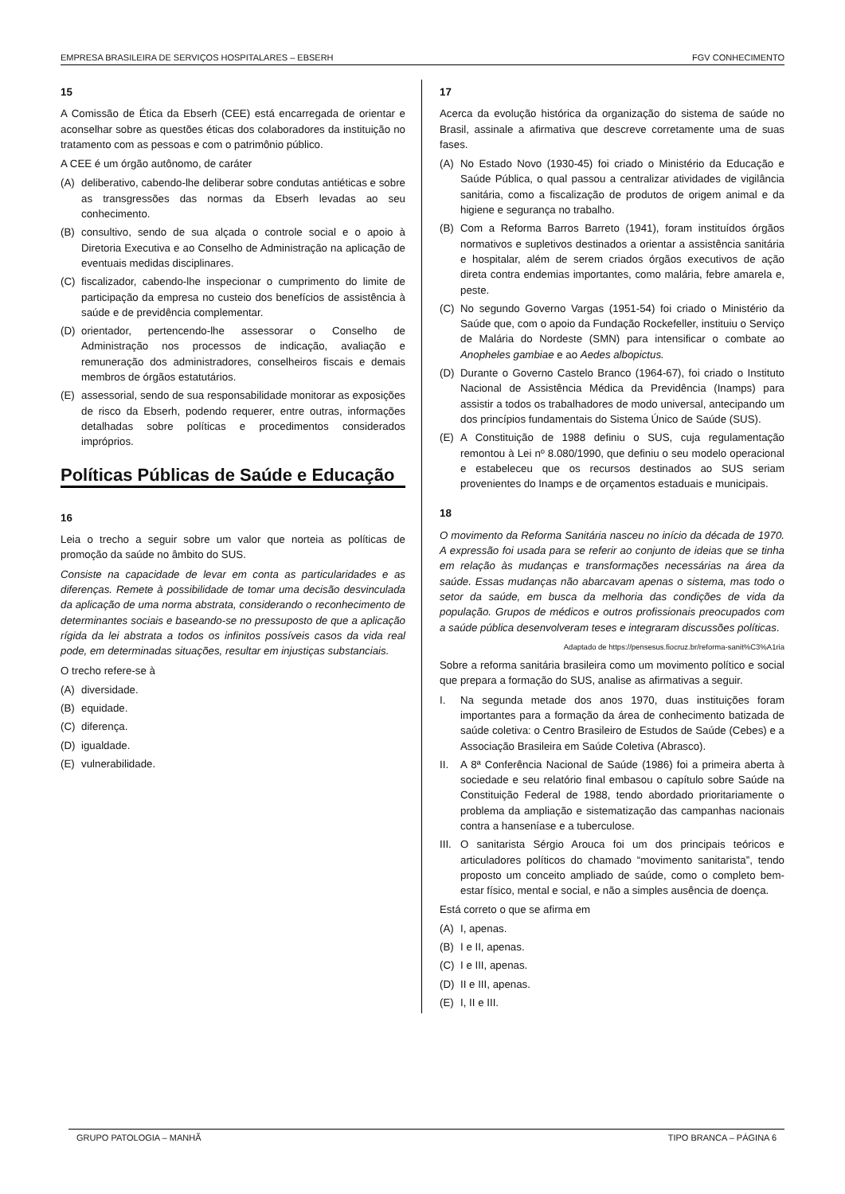EMPRESA BRASILEIRA DE SERVIÇOS HOSPITALARES – EBSERH FGV CONHECIMENTO
15
A Comissão de Ética da Ebserh (CEE) está encarregada de orientar e aconselhar sobre as questões éticas dos colaboradores da instituição no tratamento com as pessoas e com o patrimônio público.
A CEE é um órgão autônomo, de caráter
(A) deliberativo, cabendo-lhe deliberar sobre condutas antiéticas e sobre as transgressões das normas da Ebserh levadas ao seu conhecimento.
(B) consultivo, sendo de sua alçada o controle social e o apoio à Diretoria Executiva e ao Conselho de Administração na aplicação de eventuais medidas disciplinares.
(C) fiscalizador, cabendo-lhe inspecionar o cumprimento do limite de participação da empresa no custeio dos benefícios de assistência à saúde e de previdência complementar.
(D) orientador, pertencendo-lhe assessorar o Conselho de Administração nos processos de indicação, avaliação e remuneração dos administradores, conselheiros fiscais e demais membros de órgãos estatutários.
(E) assessorial, sendo de sua responsabilidade monitorar as exposições de risco da Ebserh, podendo requerer, entre outras, informações detalhadas sobre políticas e procedimentos considerados impróprios.
Políticas Públicas de Saúde e Educação
16
Leia o trecho a seguir sobre um valor que norteia as políticas de promoção da saúde no âmbito do SUS.
Consiste na capacidade de levar em conta as particularidades e as diferenças. Remete à possibilidade de tomar uma decisão desvinculada da aplicação de uma norma abstrata, considerando o reconhecimento de determinantes sociais e baseando-se no pressuposto de que a aplicação rígida da lei abstrata a todos os infinitos possíveis casos da vida real pode, em determinadas situações, resultar em injustiças substanciais.
O trecho refere-se à
(A) diversidade.
(B) equidade.
(C) diferença.
(D) igualdade.
(E) vulnerabilidade.
17
Acerca da evolução histórica da organização do sistema de saúde no Brasil, assinale a afirmativa que descreve corretamente uma de suas fases.
(A) No Estado Novo (1930-45) foi criado o Ministério da Educação e Saúde Pública, o qual passou a centralizar atividades de vigilância sanitária, como a fiscalização de produtos de origem animal e da higiene e segurança no trabalho.
(B) Com a Reforma Barros Barreto (1941), foram instituídos órgãos normativos e supletivos destinados a orientar a assistência sanitária e hospitalar, além de serem criados órgãos executivos de ação direta contra endemias importantes, como malária, febre amarela e, peste.
(C) No segundo Governo Vargas (1951-54) foi criado o Ministério da Saúde que, com o apoio da Fundação Rockefeller, instituiu o Serviço de Malária do Nordeste (SMN) para intensificar o combate ao Anopheles gambiae e ao Aedes albopictus.
(D) Durante o Governo Castelo Branco (1964-67), foi criado o Instituto Nacional de Assistência Médica da Previdência (Inamps) para assistir a todos os trabalhadores de modo universal, antecipando um dos princípios fundamentais do Sistema Único de Saúde (SUS).
(E) A Constituição de 1988 definiu o SUS, cuja regulamentação remontou à Lei nº 8.080/1990, que definiu o seu modelo operacional e estabeleceu que os recursos destinados ao SUS seriam provenientes do Inamps e de orçamentos estaduais e municipais.
18
O movimento da Reforma Sanitária nasceu no início da década de 1970. A expressão foi usada para se referir ao conjunto de ideias que se tinha em relação às mudanças e transformações necessárias na área da saúde. Essas mudanças não abarcavam apenas o sistema, mas todo o setor da saúde, em busca da melhoria das condições de vida da população. Grupos de médicos e outros profissionais preocupados com a saúde pública desenvolveram teses e integraram discussões políticas.
Adaptado de https://pensesus.fiocruz.br/reforma-sanit%C3%A1ria
Sobre a reforma sanitária brasileira como um movimento político e social que prepara a formação do SUS, analise as afirmativas a seguir.
I. Na segunda metade dos anos 1970, duas instituições foram importantes para a formação da área de conhecimento batizada de saúde coletiva: o Centro Brasileiro de Estudos de Saúde (Cebes) e a Associação Brasileira em Saúde Coletiva (Abrasco).
II. A 8ª Conferência Nacional de Saúde (1986) foi a primeira aberta à sociedade e seu relatório final embasou o capítulo sobre Saúde na Constituição Federal de 1988, tendo abordado prioritariamente o problema da ampliação e sistematização das campanhas nacionais contra a hanseníase e a tuberculose.
III. O sanitarista Sérgio Arouca foi um dos principais teóricos e articuladores políticos do chamado “movimento sanitarista”, tendo proposto um conceito ampliado de saúde, como o completo bem-estar físico, mental e social, e não a simples ausência de doença.
Está correto o que se afirma em
(A) I, apenas.
(B) I e II, apenas.
(C) I e III, apenas.
(D) II e III, apenas.
(E) I, II e III.
GRUPO PATOLOGIA – MANHÃ TIPO BRANCA – PÁGINA 6